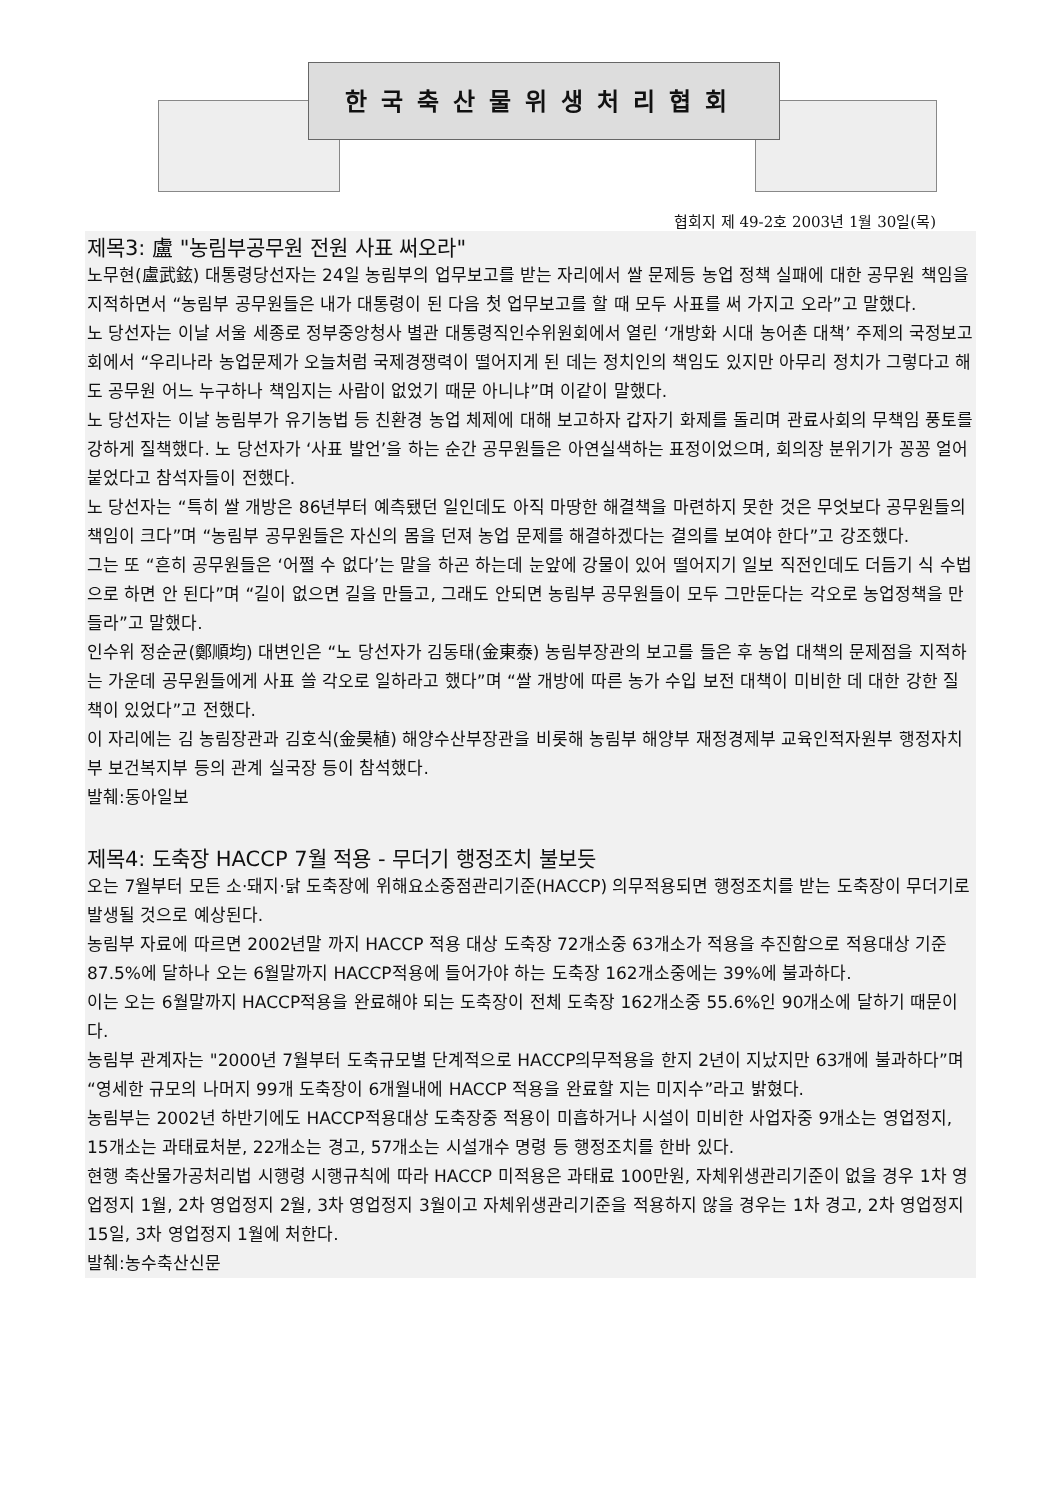한국축산물위생처리협회
협회지 제 49-2호 2003년 1월 30일(목)
제목3: 盧 "농림부공무원 전원 사표 써오라"
노무현(盧武鉉) 대통령당선자는 24일 농림부의 업무보고를 받는 자리에서 쌀 문제등 농업 정책 실패에 대한 공무원 책임을 지적하면서 “농림부 공무원들은 내가 대통령이 된 다음 첫 업무보고를 할 때 모두 사표를 써 가지고 오라”고 말했다.
노 당선자는 이날 서울 세종로 정부중앙청사 별관 대통령직인수위원회에서 열린 ‘개방화 시대 농어촌 대책’ 주제의 국정보고회에서 “우리나라 농업문제가 오늘처럼 국제경쟁력이 떨어지게 된 데는 정치인의 책임도 있지만 아무리 정치가 그렇다고 해도 공무원 어느 누구하나 책임지는 사람이 없었기 때문 아니냐”며 이같이 말했다.
노 당선자는 이날 농림부가 유기농법 등 친환경 농업 체제에 대해 보고하자 갑자기 화제를 돌리며 관료사회의 무책임 풍토를 강하게 질책했다. 노 당선자가 ‘사표 발언’을 하는 순간 공무원들은 아연실색하는 표정이었으며, 회의장 분위기가 꽁꽁 얼어붙었다고 참석자들이 전했다.
노 당선자는 “특히 쌀 개방은 86년부터 예측됐던 일인데도 아직 마땅한 해결책을 마련하지 못한 것은 무엇보다 공무원들의 책임이 크다”며 “농림부 공무원들은 자신의 몸을 던져 농업 문제를 해결하겠다는 결의를 보여야 한다”고 강조했다.
그는 또 “흔히 공무원들은 ‘어쩔 수 없다’는 말을 하곤 하는데 눈앞에 강물이 있어 떨어지기 일보 직전인데도 더듬기 식 수법으로 하면 안 된다”며 “길이 없으면 길을 만들고, 그래도 안되면 농림부 공무원들이 모두 그만둔다는 각오로 농업정책을 만들라”고 말했다.
인수위 정순균(鄭順均) 대변인은 “노 당선자가 김동태(金東泰) 농림부장관의 보고를 들은 후 농업 대책의 문제점을 지적하는 가운데 공무원들에게 사표 쓸 각오로 일하라고 했다”며 “쌀 개방에 따른 농가 수입 보전 대책이 미비한 데 대한 강한 질책이 있었다”고 전했다.
이 자리에는 김 농림장관과 김호식(金昊植) 해양수산부장관을 비롯해 농림부 해양부 재정경제부 교육인적자원부 행정자치부 보건복지부 등의 관계 실국장 등이 참석했다.
발췌:동아일보
제목4: 도축장 HACCP 7월 적용 - 무더기 행정조치 불보듯
오는 7월부터 모든 소·돼지·닭 도축장에 위해요소중점관리기준(HACCP) 의무적용되면 행정조치를 받는 도축장이 무더기로 발생될 것으로 예상된다.
농림부 자료에 따르면 2002년말 까지 HACCP 적용 대상 도축장 72개소중 63개소가 적용을 추진함으로 적용대상 기준 87.5%에 달하나 오는 6월말까지 HACCP적용에 들어가야 하는 도축장 162개소중에는 39%에 불과하다.
이는 오는 6월말까지 HACCP적용을 완료해야 되는 도축장이 전체 도축장 162개소중 55.6%인 90개소에 달하기 때문이다.
농림부 관계자는 "2000년 7월부터 도축규모별 단계적으로 HACCP의무적용을 한지 2년이 지났지만 63개에 불과하다”며 “영세한 규모의 나머지 99개 도축장이 6개월내에 HACCP 적용을 완료할 지는 미지수”라고 밝혔다.
농림부는 2002년 하반기에도 HACCP적용대상 도축장중 적용이 미흡하거나 시설이 미비한 사업자중 9개소는 영업정지, 15개소는 과태료처분, 22개소는 경고, 57개소는 시설개수 명령 등 행정조치를 한바 있다.
현행 축산물가공처리법 시행령 시행규칙에 따라 HACCP 미적용은 과태료 100만원, 자체위생관리기준이 없을 경우 1차 영업정지 1월, 2차 영업정지 2월, 3차 영업정지 3월이고 자체위생관리기준을 적용하지 않을 경우는 1차 경고, 2차 영업정지 15일, 3차 영업정지 1월에 처한다.
발췌:농수축산신문